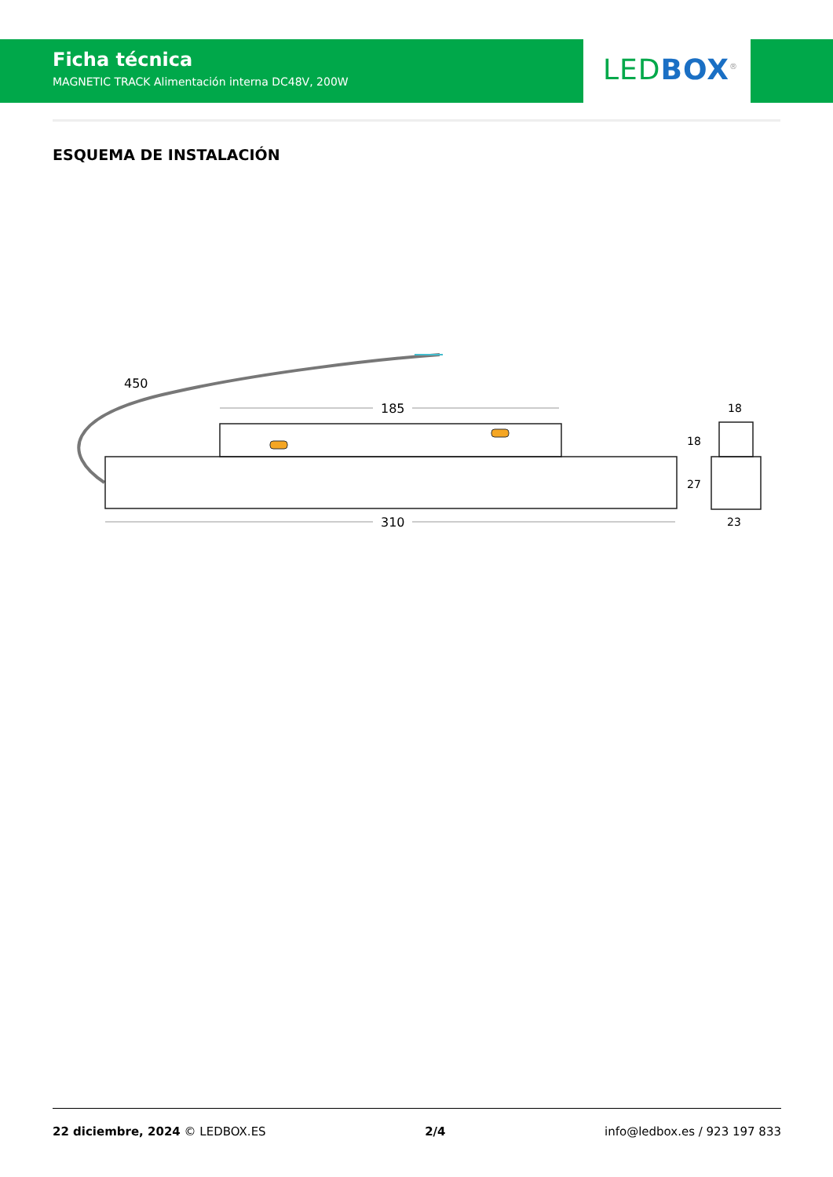Ficha técnica
MAGNETIC TRACK Alimentación interna DC48V, 200W
LED BOX<sup>®</sup>
ESQUEMA DE INSTALACIÓN
185
310
450
18
27
18
23
22 diciembre, 2024 © LEDBOX.ES 2/4 info@ledbox.es / 923 197 833